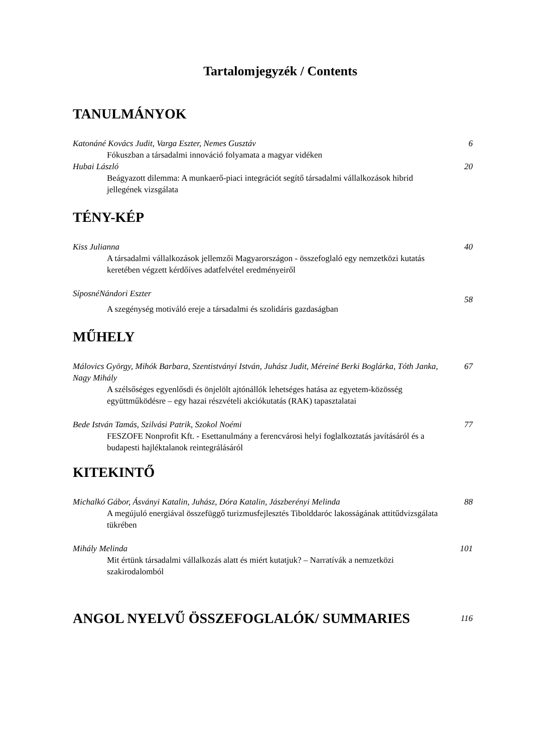Tartalomjegyzék / Contents
TANULMÁNYOK
Katonáné Kovács Judit, Varga Eszter, Nemes Gusztáv
Fókuszban a társadalmi innováció folyamata a magyar vidéken
6
Hubai László
Beágyazott dilemma: A munkaerő-piaci integrációt segítő társadalmi vállalkozások hibrid jellegének vizsgálata
20
TÉNY-KÉP
Kiss Julianna
A társadalmi vállalkozások jellemzői Magyarországon - összefoglaló egy nemzetközi kutatás keretében végzett kérdőíves adatfelvétel eredményeiről
40
SíposnéNándori Eszter
A szegénység motiváló ereje a társadalmi és szolidáris gazdaságban
58
MŰHELY
Málovics György, Mihók Barbara, Szentistványi István, Juhász Judit, Méreiné Berki Boglárka, Tóth Janka, Nagy Mihály
A szélsőséges egyenlősdi és önjelölt ajtónállók lehetséges hatása az egyetem-közösség együttműködésre – egy hazai részvételi akciókutatás (RAK) tapasztalatai
67
Bede István Tamás, Szilvási Patrik, Szokol Noémi
FESZOFE Nonprofit Kft. - Esettanulmány a ferencvárosi helyi foglalkoztatás javításáról és a budapesti hajléktalanok reintegrálásáról
77
KITEKINTŐ
Michalkó Gábor, Ásványi Katalin, Juhász, Dóra Katalin, Jászberényi Melinda
A megújuló energiával összefüggő turizmusfejlesztés Tibolddaróc lakosságának attitűdvizsgálata tükrében
88
Mihály Melinda
Mit értünk társadalmi vállalkozás alatt és miért kutatjuk? – Narratívák a nemzetközi szakirodalomból
101
ANGOL NYELVŰ ÖSSZEFOGLALÓK/ SUMMARIES
116